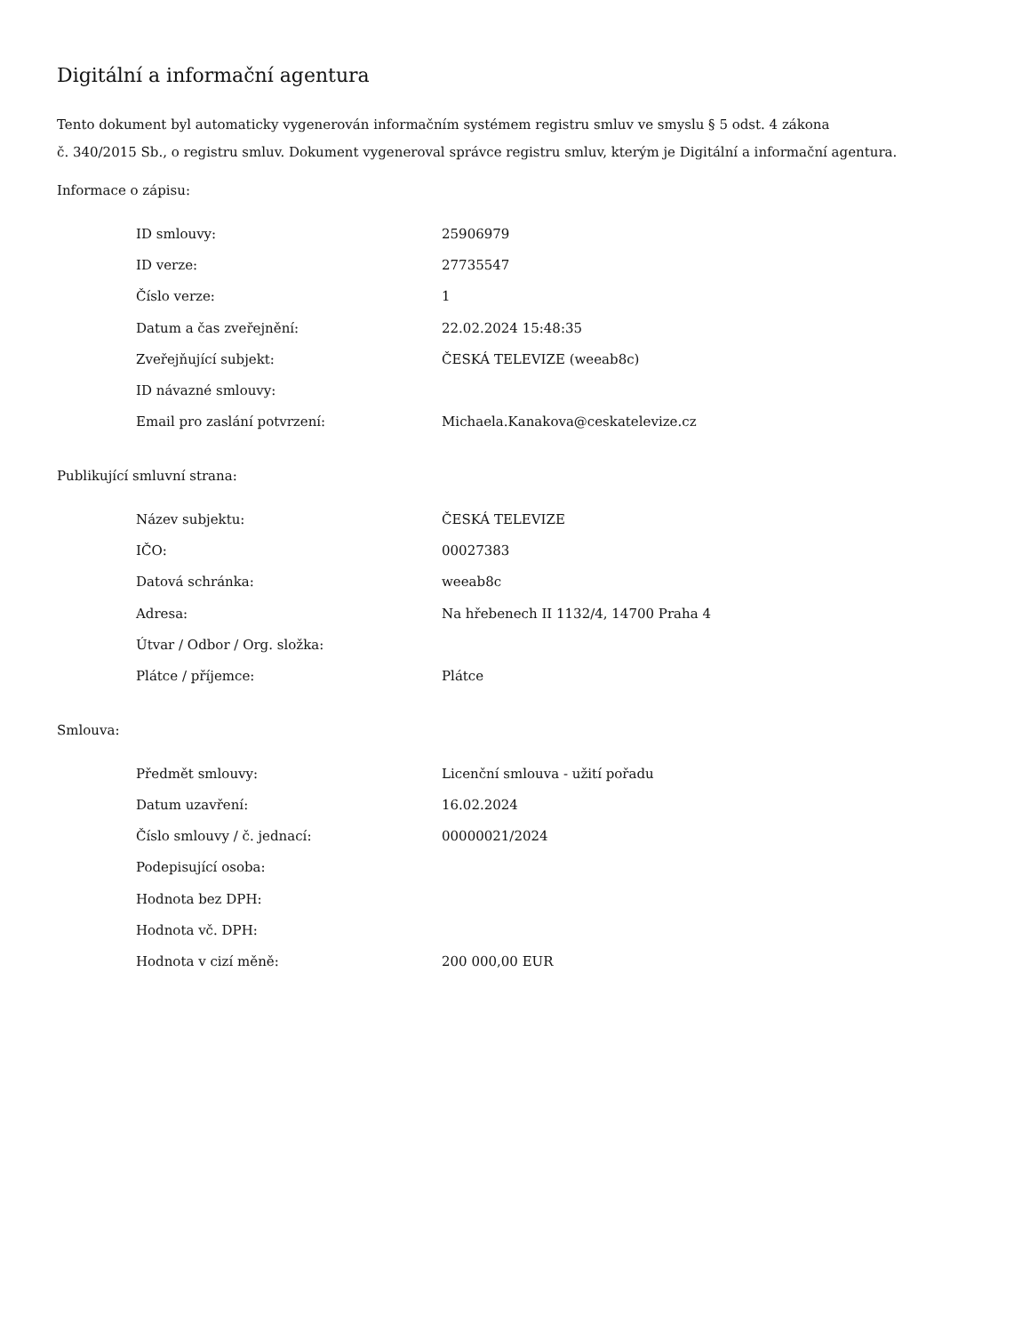Digitální a informační agentura
Tento dokument byl automaticky vygenerován informačním systémem registru smluv ve smyslu § 5 odst. 4 zákona
č. 340/2015 Sb., o registru smluv. Dokument vygeneroval správce registru smluv, kterým je Digitální a informační agentura.
Informace o zápisu:
| ID smlouvy: | 25906979 |
| ID verze: | 27735547 |
| Číslo verze: | 1 |
| Datum a čas zveřejnění: | 22.02.2024 15:48:35 |
| Zveřejňující subjekt: | ČESKÁ TELEVIZE (weeab8c) |
| ID návazné smlouvy: | |
| Email pro zaslání potvrzení: | Michaela.Kanakova@ceskatelevize.cz |
Publikující smluvní strana:
| Název subjektu: | ČESKÁ TELEVIZE |
| IČO: | 00027383 |
| Datová schránka: | weeab8c |
| Adresa: | Na hřebenech II 1132/4, 14700 Praha 4 |
| Útvar / Odbor / Org. složka: | |
| Plátce / příjemce: | Plátce |
Smlouva:
| Předmět smlouvy: | Licenční smlouva - užití pořadu |
| Datum uzavření: | 16.02.2024 |
| Číslo smlouvy / č. jednací: | 00000021/2024 |
| Podepisující osoba: | |
| Hodnota bez DPH: | |
| Hodnota vč. DPH: | |
| Hodnota v cizí měně: | 200 000,00 EUR |